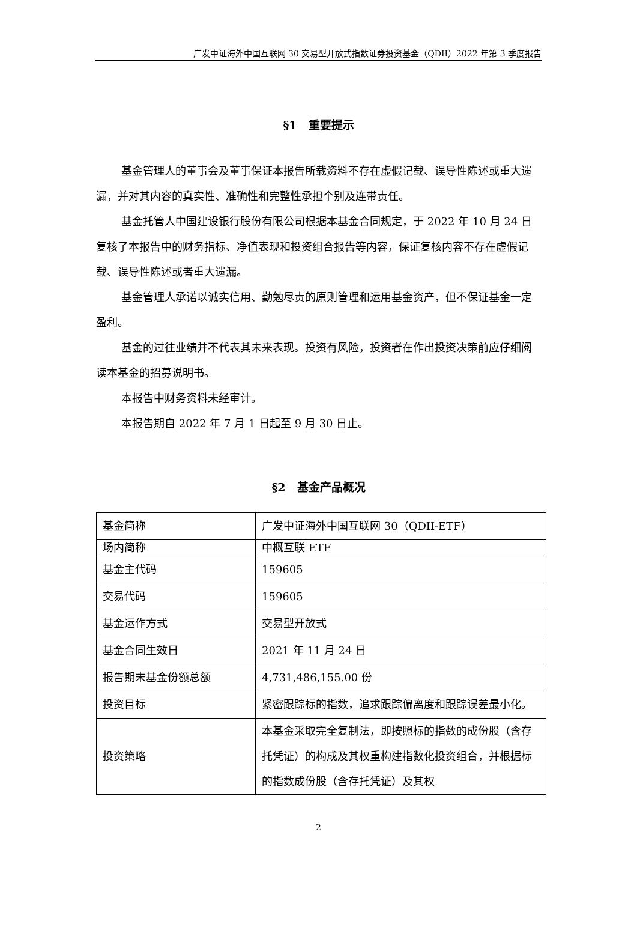广发中证海外中国互联网 30 交易型开放式指数证券投资基金（QDII）2022 年第 3 季度报告
§1　重要提示
基金管理人的董事会及董事保证本报告所载资料不存在虚假记载、误导性陈述或重大遗漏，并对其内容的真实性、准确性和完整性承担个别及连带责任。
基金托管人中国建设银行股份有限公司根据本基金合同规定，于 2022 年 10 月 24 日复核了本报告中的财务指标、净值表现和投资组合报告等内容，保证复核内容不存在虚假记载、误导性陈述或者重大遗漏。
基金管理人承诺以诚实信用、勤勉尽责的原则管理和运用基金资产，但不保证基金一定盈利。
基金的过往业绩并不代表其未来表现。投资有风险，投资者在作出投资决策前应仔细阅读本基金的招募说明书。
本报告中财务资料未经审计。
本报告期自 2022 年 7 月 1 日起至 9 月 30 日止。
§2　基金产品概况
| 基金简称 | 广发中证海外中国互联网 30（QDII-ETF） |
| 场内简称 | 中概互联 ETF |
| 基金主代码 | 159605 |
| 交易代码 | 159605 |
| 基金运作方式 | 交易型开放式 |
| 基金合同生效日 | 2021 年 11 月 24 日 |
| 报告期末基金份额总额 | 4,731,486,155.00 份 |
| 投资目标 | 紧密跟踪标的指数，追求跟踪偏离度和跟踪误差最小化。 |
| 投资策略 | 本基金采取完全复制法，即按照标的指数的成份股（含存托凭证）的构成及其权重构建指数化投资组合，并根据标的指数成份股（含存托凭证）及其权 |
2